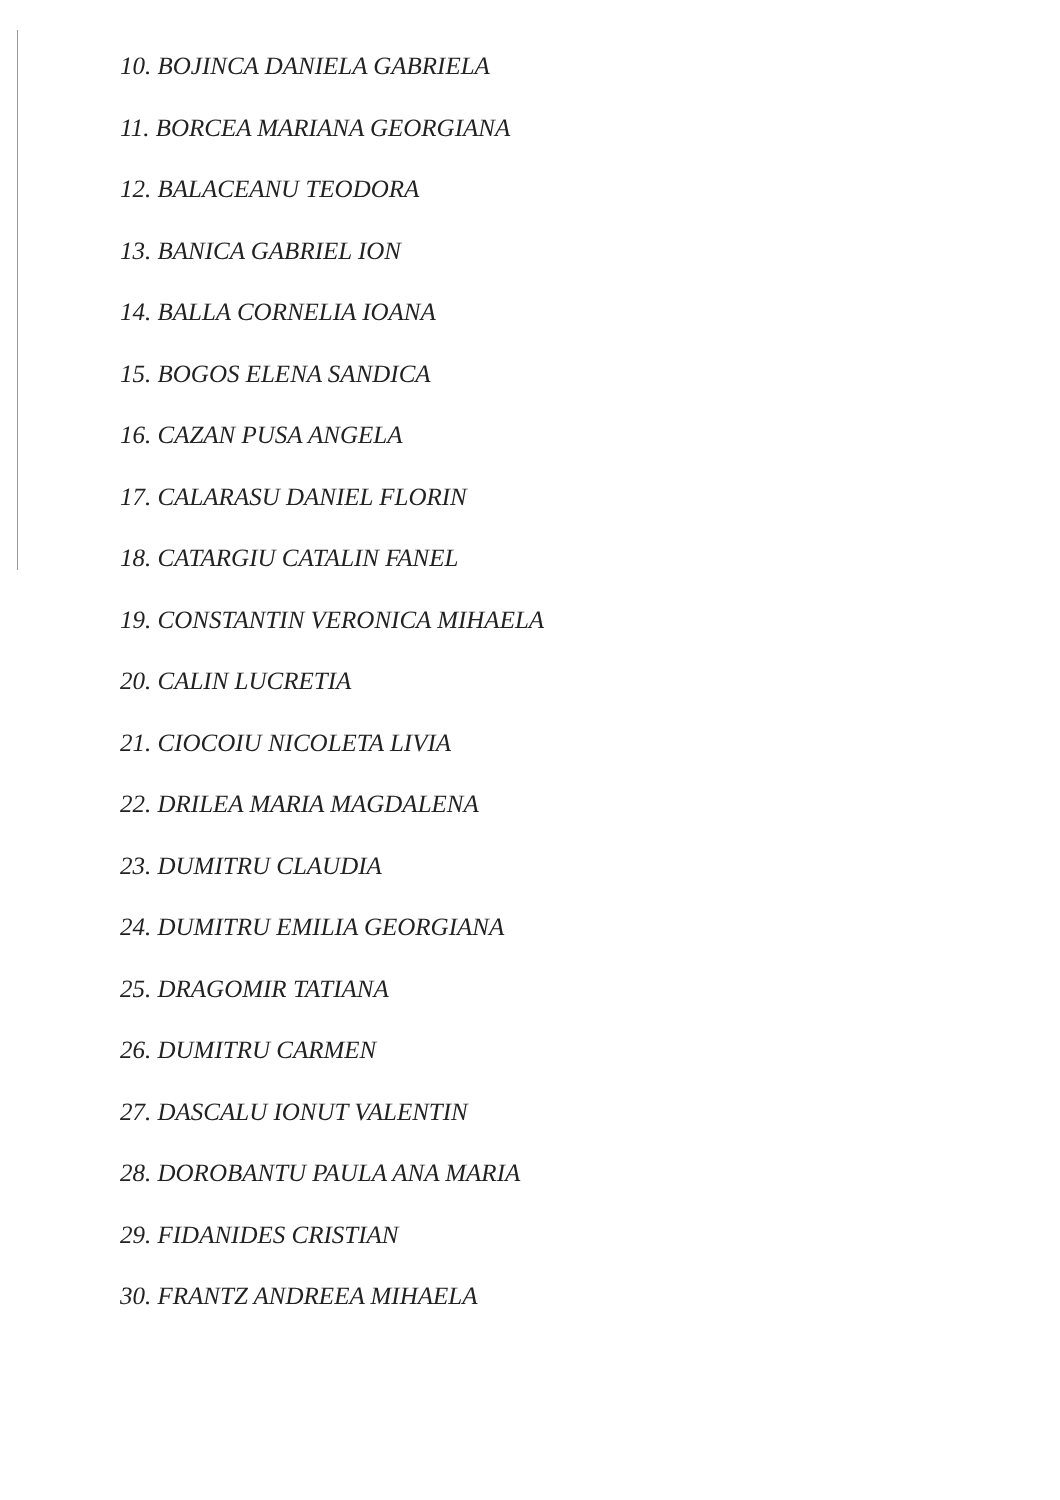10. BOJINCA DANIELA GABRIELA
11. BORCEA MARIANA GEORGIANA
12. BALACEANU TEODORA
13. BANICA GABRIEL ION
14. BALLA CORNELIA IOANA
15. BOGOS ELENA SANDICA
16. CAZAN PUSA ANGELA
17. CALARASU DANIEL FLORIN
18. CATARGIU CATALIN FANEL
19. CONSTANTIN VERONICA MIHAELA
20. CALIN LUCRETIA
21. CIOCOIU NICOLETA LIVIA
22. DRILEA MARIA MAGDALENA
23. DUMITRU CLAUDIA
24. DUMITRU EMILIA GEORGIANA
25. DRAGOMIR TATIANA
26. DUMITRU CARMEN
27. DASCALU IONUT VALENTIN
28. DOROBANTU PAULA ANA MARIA
29. FIDANIDES CRISTIAN
30. FRANTZ ANDREEA MIHAELA